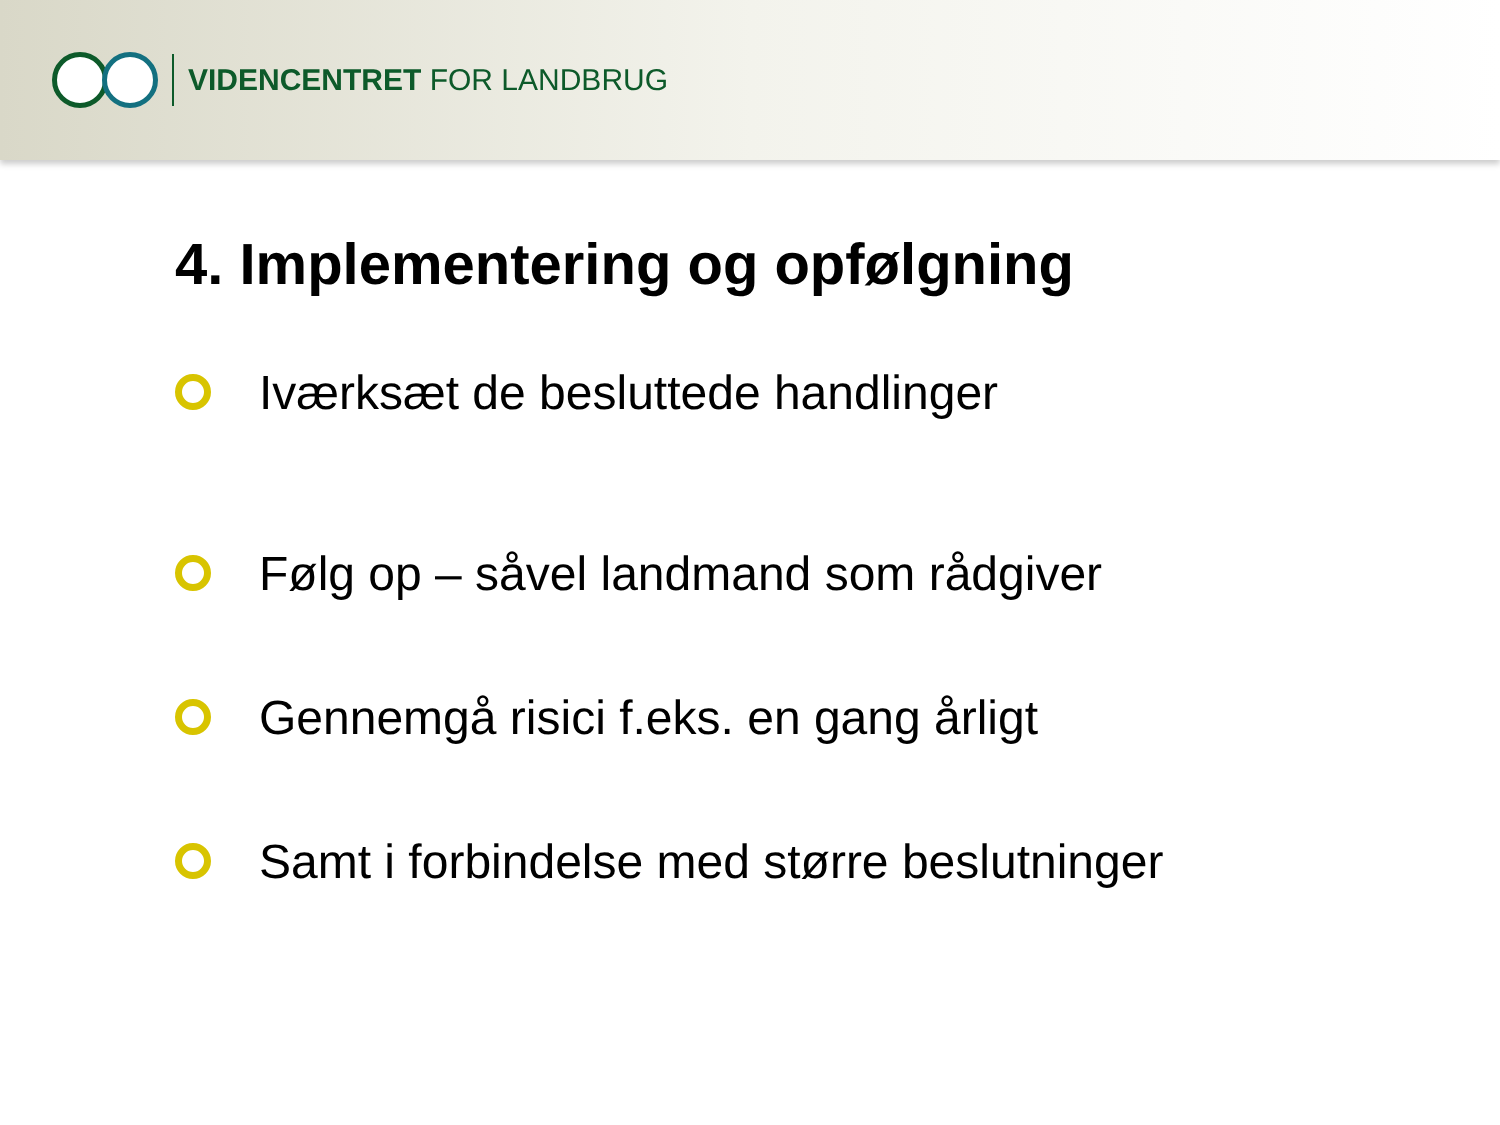VIDENCENTRET FOR LANDBRUG
4. Implementering og opfølgning
Iværksæt de besluttede handlinger
Følg op – såvel landmand som rådgiver
Gennemgå risici f.eks. en gang årligt
Samt i forbindelse med større beslutninger